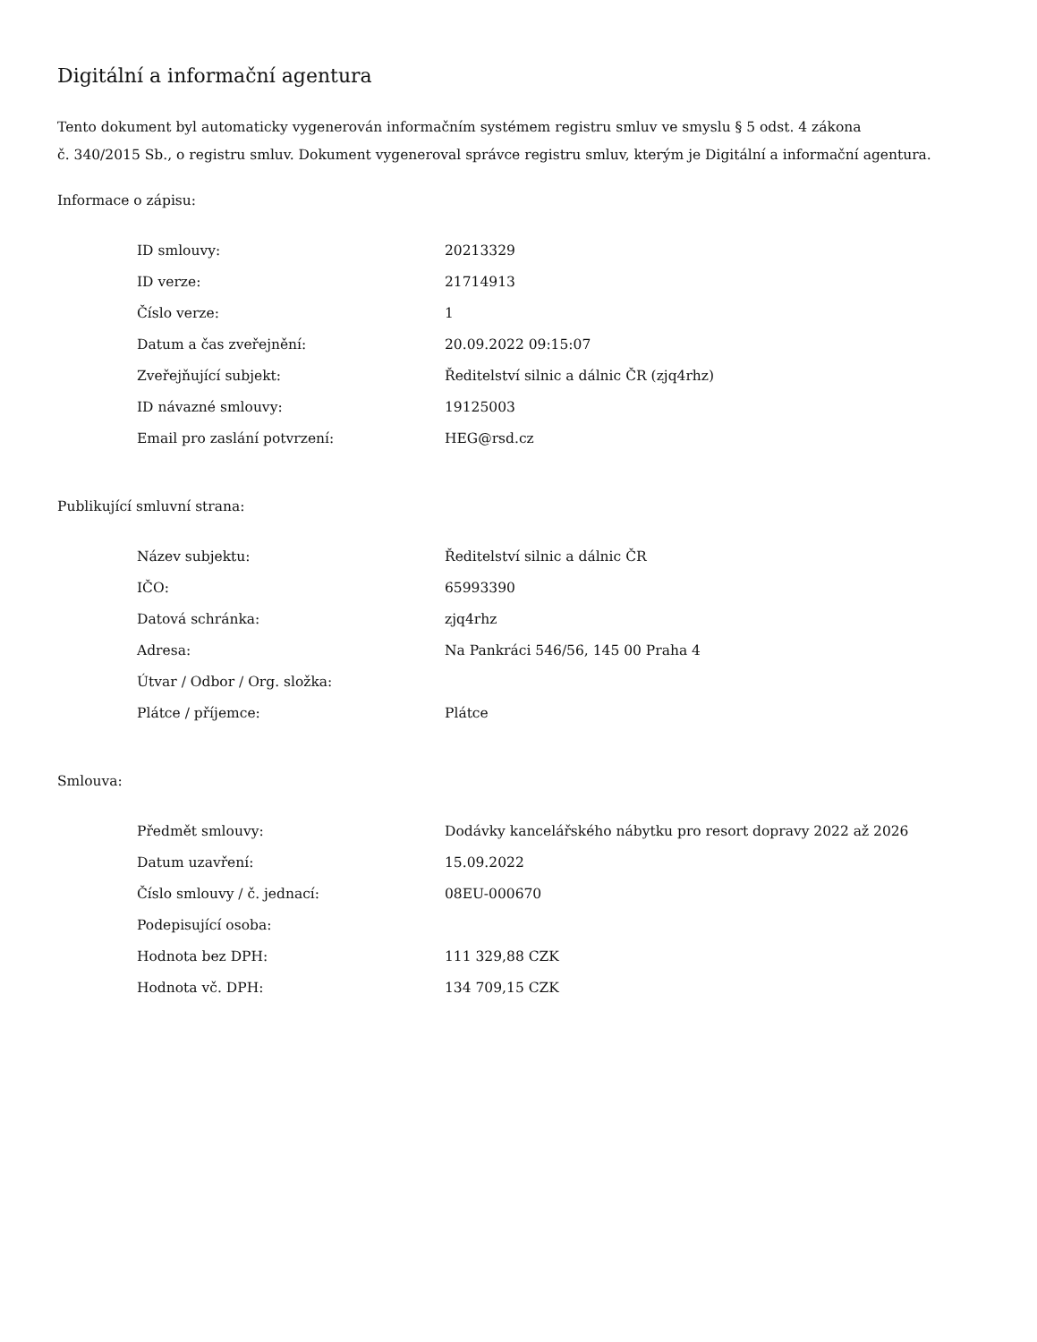Digitální a informační agentura
Tento dokument byl automaticky vygenerován informačním systémem registru smluv ve smyslu § 5 odst. 4 zákona
č. 340/2015 Sb., o registru smluv. Dokument vygeneroval správce registru smluv, kterým je Digitální a informační agentura.
Informace o zápisu:
| ID smlouvy: | 20213329 |
| ID verze: | 21714913 |
| Číslo verze: | 1 |
| Datum a čas zveřejnění: | 20.09.2022 09:15:07 |
| Zveřejňující subjekt: | Ředitelství silnic a dálnic ČR (zjq4rhz) |
| ID návazné smlouvy: | 19125003 |
| Email pro zaslání potvrzení: | HEG@rsd.cz |
Publikující smluvní strana:
| Název subjektu: | Ředitelství silnic a dálnic ČR |
| IČO: | 65993390 |
| Datová schránka: | zjq4rhz |
| Adresa: | Na Pankráci 546/56, 145 00 Praha 4 |
| Útvar / Odbor / Org. složka: | |
| Plátce / příjemce: | Plátce |
Smlouva:
| Předmět smlouvy: | Dodávky kancelářského nábytku pro resort dopravy 2022 až 2026 |
| Datum uzavření: | 15.09.2022 |
| Číslo smlouvy / č. jednací: | 08EU-000670 |
| Podepisující osoba: | |
| Hodnota bez DPH: | 111 329,88 CZK |
| Hodnota vč. DPH: | 134 709,15 CZK |